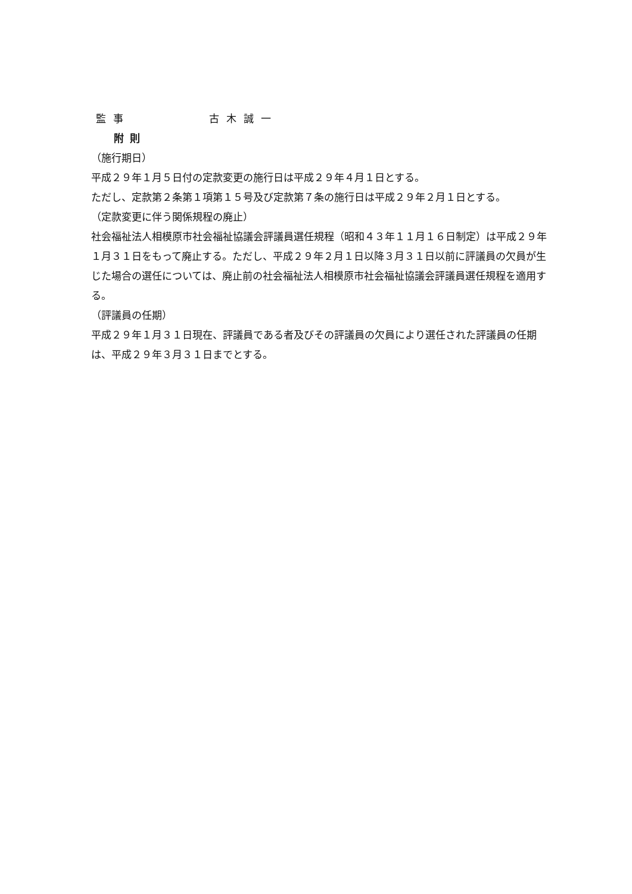監事 古木誠一
附則
（施行期日）
平成２９年１月５日付の定款変更の施行日は平成２９年４月１日とする。
ただし、定款第２条第１項第１５号及び定款第７条の施行日は平成２９年２月１日とする。
（定款変更に伴う関係規程の廃止）
社会福祉法人相模原市社会福祉協議会評議員選任規程（昭和４３年１１月１６日制定）は平成２９年１月３１日をもって廃止する。ただし、平成２９年２月１日以降３月３１日以前に評議員の欠員が生じた場合の選任については、廃止前の社会福祉法人相模原市社会福祉協議会評議員選任規程を適用する。
（評議員の任期）
平成２９年１月３１日現在、評議員である者及びその評議員の欠員により選任された評議員の任期は、平成２９年３月３１日までとする。